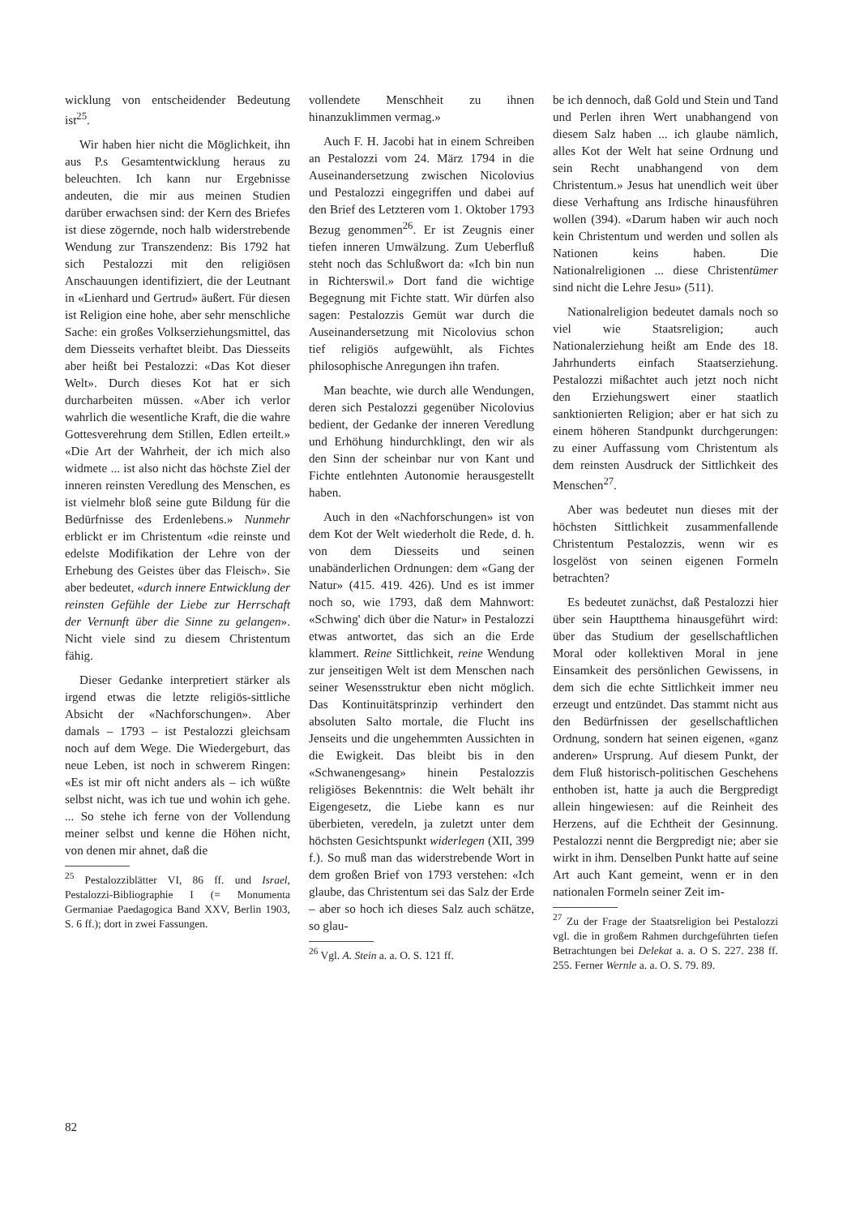wicklung von entscheidender Bedeutung ist<sup>25</sup>.
Wir haben hier nicht die Möglichkeit, ihn aus P.s Gesamtentwicklung heraus zu beleuchten. Ich kann nur Ergebnisse andeuten, die mir aus meinen Studien darüber erwachsen sind: der Kern des Briefes ist diese zögernde, noch halb widerstrebende Wendung zur Transzendenz: Bis 1792 hat sich Pestalozzi mit den religiösen Anschauungen identifiziert, die der Leutnant in «Lienhard und Gertrud» äußert. Für diesen ist Religion eine hohe, aber sehr menschliche Sache: ein großes Volkserziehungsmittel, das dem Diesseits verhaftet bleibt. Das Diesseits aber heißt bei Pestalozzi: «Das Kot dieser Welt». Durch dieses Kot hat er sich durcharbeiten müssen. «Aber ich verlor wahrlich die wesentliche Kraft, die die wahre Gottesverehrung dem Stillen, Edlen erteilt.» «Die Art der Wahrheit, der ich mich also widmete ... ist also nicht das höchste Ziel der inneren reinsten Veredlung des Menschen, es ist vielmehr bloß seine gute Bildung für die Bedürfnisse des Erdenlebens.» Nunmehr erblickt er im Christentum «die reinste und edelste Modifikation der Lehre von der Erhebung des Geistes über das Fleisch». Sie aber bedeutet, «durch innere Entwicklung der reinsten Gefühle der Liebe zur Herrschaft der Vernunft über die Sinne zu gelangen». Nicht viele sind zu diesem Christentum fähig.
Dieser Gedanke interpretiert stärker als irgend etwas die letzte religiös-sittliche Absicht der «Nachforschungen». Aber damals – 1793 – ist Pestalozzi gleichsam noch auf dem Wege. Die Wiedergeburt, das neue Leben, ist noch in schwerem Ringen: «Es ist mir oft nicht anders als – ich wüßte selbst nicht, was ich tue und wohin ich gehe. ... So stehe ich ferne von der Vollendung meiner selbst und kenne die Höhen nicht, von denen mir ahnet, daß die
<sup>25</sup> Pestalozziblätter VI, 86 ff. und Israel, Pestalozzi-Bibliographie I (= Monumenta Germaniae Paedagogica Band XXV, Berlin 1903, S. 6 ff.); dort in zwei Fassungen.
vollendete Menschheit zu ihnen hinanzuklimmen vermag.»
Auch F. H. Jacobi hat in einem Schreiben an Pestalozzi vom 24. März 1794 in die Auseinandersetzung zwischen Nicolovius und Pestalozzi eingegriffen und dabei auf den Brief des Letzteren vom 1. Oktober 1793 Bezug genommen<sup>26</sup>. Er ist Zeugnis einer tiefen inneren Umwälzung. Zum Ueberfluß steht noch das Schlußwort da: «Ich bin nun in Richterswil.» Dort fand die wichtige Begegnung mit Fichte statt. Wir dürfen also sagen: Pestalozzis Gemüt war durch die Auseinandersetzung mit Nicolovius schon tief religiös aufgewühlt, als Fichtes philosophische Anregungen ihn trafen.
Man beachte, wie durch alle Wendungen, deren sich Pestalozzi gegenüber Nicolovius bedient, der Gedanke der inneren Veredlung und Erhöhung hindurchklingt, den wir als den Sinn der scheinbar nur von Kant und Fichte entlehnten Autonomie herausgestellt haben.
Auch in den «Nachforschungen» ist von dem Kot der Welt wiederholt die Rede, d. h. von dem Diesseits und seinen unabänderlichen Ordnungen: dem «Gang der Natur» (415. 419. 426). Und es ist immer noch so, wie 1793, daß dem Mahnwort: «Schwing' dich über die Natur» in Pestalozzi etwas antwortet, das sich an die Erde klammert. Reine Sittlichkeit, reine Wendung zur jenseitigen Welt ist dem Menschen nach seiner Wesensstruktur eben nicht möglich. Das Kontinuitätsprinzip verhindert den absoluten Salto mortale, die Flucht ins Jenseits und die ungehemmten Aussichten in die Ewigkeit. Das bleibt bis in den «Schwanengesang» hinein Pestalozzis religiöses Bekenntnis: die Welt behält ihr Eigengesetz, die Liebe kann es nur überbieten, veredeln, ja zuletzt unter dem höchsten Gesichtspunkt widerlegen (XII, 399 f.). So muß man das widerstrebende Wort in dem großen Brief von 1793 verstehen: «Ich glaube, das Christentum sei das Salz der Erde – aber so hoch ich dieses Salz auch schätze, so glau-
<sup>26</sup> Vgl. A. Stein a. a. O. S. 121 ff.
be ich dennoch, daß Gold und Stein und Tand und Perlen ihren Wert unabhangend von diesem Salz haben ... ich glaube nämlich, alles Kot der Welt hat seine Ordnung und sein Recht unabhangend von dem Christentum.» Jesus hat unendlich weit über diese Verhaftung ans Irdische hinausführen wollen (394). «Darum haben wir auch noch kein Christentum und werden und sollen als Nationen keins haben. Die Nationalreligionen ... diese Christentümer sind nicht die Lehre Jesu» (511).
Nationalreligion bedeutet damals noch so viel wie Staatsreligion; auch Nationalerziehung heißt am Ende des 18. Jahrhunderts einfach Staatserziehung. Pestalozzi mißachtet auch jetzt noch nicht den Erziehungswert einer staatlich sanktionierten Religion; aber er hat sich zu einem höheren Standpunkt durchgerungen: zu einer Auffassung vom Christentum als dem reinsten Ausdruck der Sittlichkeit des Menschen<sup>27</sup>.
Aber was bedeutet nun dieses mit der höchsten Sittlichkeit zusammenfallende Christentum Pestalozzis, wenn wir es losgelöst von seinen eigenen Formeln betrachten?
Es bedeutet zunächst, daß Pestalozzi hier über sein Hauptthema hinausgeführt wird: über das Studium der gesellschaftlichen Moral oder kollektiven Moral in jene Einsamkeit des persönlichen Gewissens, in dem sich die echte Sittlichkeit immer neu erzeugt und entzündet. Das stammt nicht aus den Bedürfnissen der gesellschaftlichen Ordnung, sondern hat seinen eigenen, «ganz anderen» Ursprung. Auf diesem Punkt, der dem Fluß historisch-politischen Geschehens enthoben ist, hatte ja auch die Bergpredigt allein hingewiesen: auf die Reinheit des Herzens, auf die Echtheit der Gesinnung. Pestalozzi nennt die Bergpredigt nie; aber sie wirkt in ihm. Denselben Punkt hatte auf seine Art auch Kant gemeint, wenn er in den nationalen Formeln seiner Zeit im-
<sup>27</sup> Zu der Frage der Staatsreligion bei Pestalozzi vgl. die in großem Rahmen durchgeführten tiefen Betrachtungen bei Delekat a. a. O S. 227. 238 ff. 255. Ferner Wernle a. a. O. S. 79. 89.
82